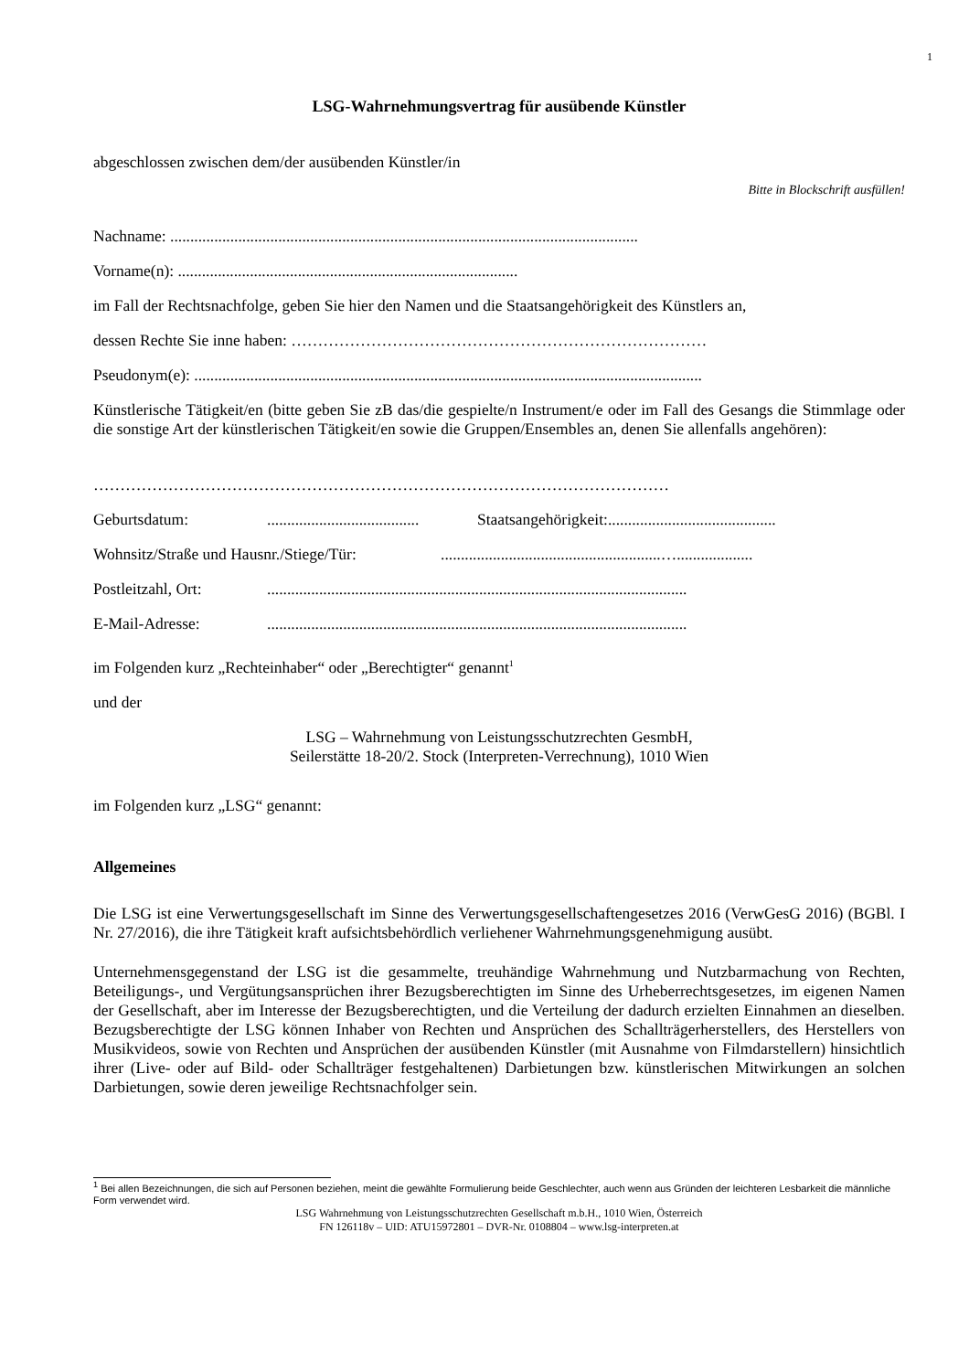1
LSG-Wahrnehmungsvertrag für ausübende Künstler
abgeschlossen zwischen dem/der ausübenden Künstler/in
Bitte in Blockschrift ausfüllen!
Nachname: .....................................................................................................................
Vorname(n): .....................................................................................
im Fall der Rechtsnachfolge, geben Sie hier den Namen und die Staatsangehörigkeit des Künstlers an,
dessen Rechte Sie inne haben: ……………………………………………………………………
Pseudonym(e): ...............................................................................................................................
Künstlerische Tätigkeit/en (bitte geben Sie zB das/die gespielte/n Instrument/e oder im Fall des Gesangs die Stimmlage oder die sonstige Art der künstlerischen Tätigkeit/en sowie die Gruppen/Ensembles an, denen Sie allenfalls angehören):
………………………………………………………………………………………………
Geburtsdatum:...................................... Staatsangehörigkeit:..........................................
Wohnsitz/Straße und Hausnr./Stiege/Tür:.......................................................…...................
Postleitzahl, Ort:.........................................................................................................
E-Mail-Adresse:.........................................................................................................
im Folgenden kurz „Rechteinhaber“ oder „Berechtigter“ genannt<sup>1</sup>
und der
LSG – Wahrnehmung von Leistungsschutzrechten GesmbH,
Seilerstätte 18-20/2. Stock (Interpreten-Verrechnung), 1010 Wien
im Folgenden kurz „LSG“ genannt:
Allgemeines
Die LSG ist eine Verwertungsgesellschaft im Sinne des Verwertungsgesellschaftengesetzes 2016 (VerwGesG 2016) (BGBl. I Nr. 27/2016), die ihre Tätigkeit kraft aufsichtsbehördlich verliehener Wahrnehmungsgenehmigung ausübt.
Unternehmensgegenstand der LSG ist die gesammelte, treuhändige Wahrnehmung und Nutzbarmachung von Rechten, Beteiligungs-, und Vergütungsansprüchen ihrer Bezugsberechtigten im Sinne des Urheberrechtsgesetzes, im eigenen Namen der Gesellschaft, aber im Interesse der Bezugsberechtigten, und die Verteilung der dadurch erzielten Einnahmen an dieselben. Bezugsberechtigte der LSG können Inhaber von Rechten und Ansprüchen des Schallträgerherstellers, des Herstellers von Musikvideos, sowie von Rechten und Ansprüchen der ausübenden Künstler (mit Ausnahme von Filmdarstellern) hinsichtlich ihrer (Live- oder auf Bild- oder Schallträger festgehaltenen) Darbietungen bzw. künstlerischen Mitwirkungen an solchen Darbietungen, sowie deren jeweilige Rechtsnachfolger sein.
<sup>1</sup> Bei allen Bezeichnungen, die sich auf Personen beziehen, meint die gewählte Formulierung beide Geschlechter, auch wenn aus Gründen der leichteren Lesbarkeit die männliche Form verwendet wird.
LSG Wahrnehmung von Leistungsschutzrechten Gesellschaft m.b.H., 1010 Wien, Österreich
FN 126118v – UID: ATU15972801 – DVR-Nr. 0108804 – www.lsg-interpreten.at